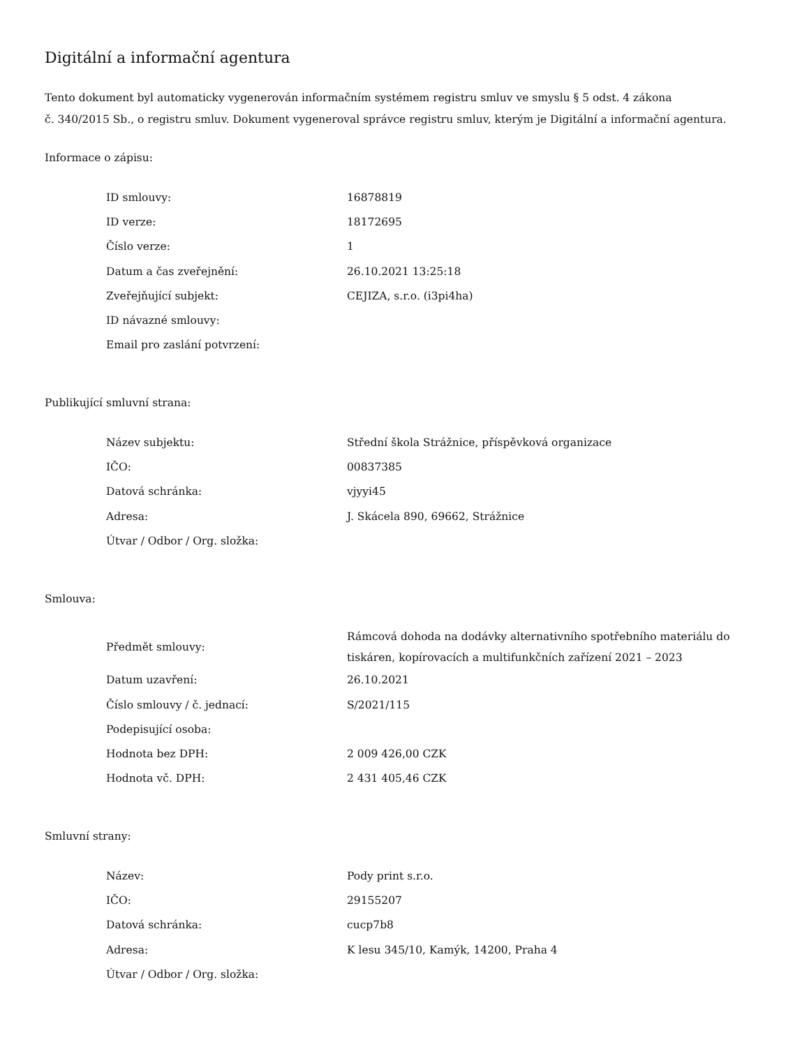Digitální a informační agentura
Tento dokument byl automaticky vygenerován informačním systémem registru smluv ve smyslu § 5 odst. 4 zákona
č. 340/2015 Sb., o registru smluv. Dokument vygeneroval správce registru smluv, kterým je Digitální a informační agentura.
Informace o zápisu:
| ID smlouvy: | 16878819 |
| ID verze: | 18172695 |
| Číslo verze: | 1 |
| Datum a čas zveřejnění: | 26.10.2021 13:25:18 |
| Zveřejňující subjekt: | CEJIZA, s.r.o. (i3pi4ha) |
| ID návazné smlouvy: | |
| Email pro zaslání potvrzení: | |
Publikující smluvní strana:
| Název subjektu: | Střední škola Strážnice, příspěvková organizace |
| IČO: | 00837385 |
| Datová schránka: | vjyyi45 |
| Adresa: | J. Skácela 890, 69662, Strážnice |
| Útvar / Odbor / Org. složka: | |
Smlouva:
| Předmět smlouvy: | Rámcová dohoda na dodávky alternativního spotřebního materiálu do tiskáren, kopírovacích a multifunkčních zařízení 2021 – 2023 |
| Datum uzavření: | 26.10.2021 |
| Číslo smlouvy / č. jednací: | S/2021/115 |
| Podepisující osoba: | |
| Hodnota bez DPH: | 2 009 426,00 CZK |
| Hodnota vč. DPH: | 2 431 405,46 CZK |
Smluvní strany:
| Název: | Pody print s.r.o. |
| IČO: | 29155207 |
| Datová schránka: | cucp7b8 |
| Adresa: | K lesu 345/10, Kamýk, 14200, Praha 4 |
| Útvar / Odbor / Org. složka: | |